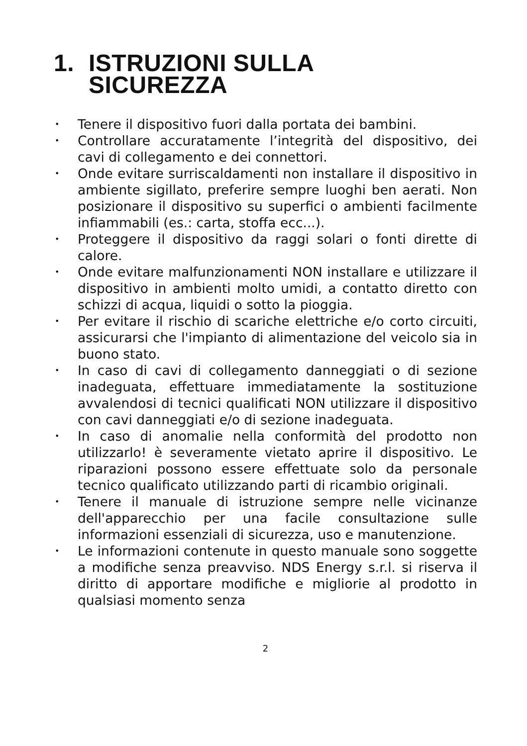1. ISTRUZIONI SULLA
SICUREZZA
• Tenere il dispositivo fuori dalla portata dei bambini.
• Controllare accuratamente l’integrità del dispositivo, dei cavi di collegamento e dei connettori.
• Onde evitare surriscaldamenti non installare il dispositivo in ambiente sigillato, preferire sempre luoghi ben aerati. Non posizionare il dispositivo su superfici o ambienti facilmente infiammabili (es.: carta, stoffa ecc...).
• Proteggere il dispositivo da raggi solari o fonti dirette di calore.
• Onde evitare malfunzionamenti NON installare e utilizzare il dispositivo in ambienti molto umidi, a contatto diretto con schizzi di acqua, liquidi o sotto la pioggia.
• Per evitare il rischio di scariche elettriche e/o corto circuiti, assicurarsi che l'impianto di alimentazione del veicolo sia in buono stato.
• In caso di cavi di collegamento danneggiati o di sezione inadeguata, effettuare immediatamente la sostituzione avvalendosi di tecnici qualificati NON utilizzare il dispositivo con cavi danneggiati e/o di sezione inadeguata.
• In caso di anomalie nella conformità del prodotto non utilizzarlo! è severamente vietato aprire il dispositivo. Le riparazioni possono essere effettuate solo da personale tecnico qualificato utilizzando parti di ricambio originali.
• Tenere il manuale di istruzione sempre nelle vicinanze dell'apparecchio per una facile consultazione sulle informazioni essenziali di sicurezza, uso e manutenzione.
• Le informazioni contenute in questo manuale sono soggette a modifiche senza preavviso. NDS Energy s.r.l. si riserva il diritto di apportare modifiche e migliorie al prodotto in qualsiasi momento senza
2